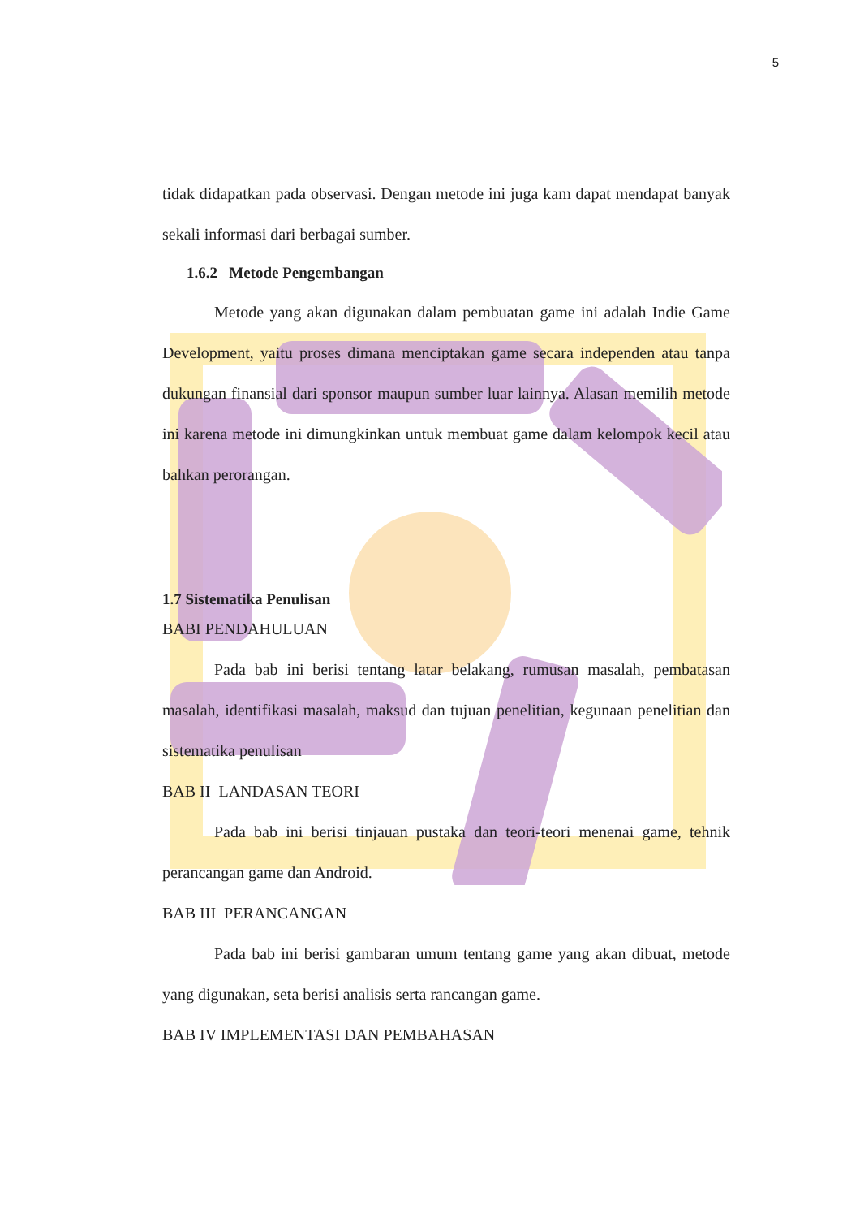5
tidak didapatkan pada observasi. Dengan metode ini juga kam dapat mendapat banyak sekali informasi dari berbagai sumber.
1.6.2 Metode Pengembangan
Metode yang akan digunakan dalam pembuatan game ini adalah Indie Game Development, yaitu proses dimana menciptakan game secara independen atau tanpa dukungan finansial dari sponsor maupun sumber luar lainnya. Alasan memilih metode ini karena metode ini dimungkinkan untuk membuat game dalam kelompok kecil atau bahkan perorangan.
1.7 Sistematika Penulisan
BABI PENDAHULUAN
Pada bab ini berisi tentang latar belakang, rumusan masalah, pembatasan masalah, identifikasi masalah, maksud dan tujuan penelitian, kegunaan penelitian dan sistematika penulisan
BAB II LANDASAN TEORI
Pada bab ini berisi tinjauan pustaka dan teori-teori menenai game, tehnik perancangan game dan Android.
BAB III PERANCANGAN
Pada bab ini berisi gambaran umum tentang game yang akan dibuat, metode yang digunakan, seta berisi analisis serta rancangan game.
BAB IV IMPLEMENTASI DAN PEMBAHASAN